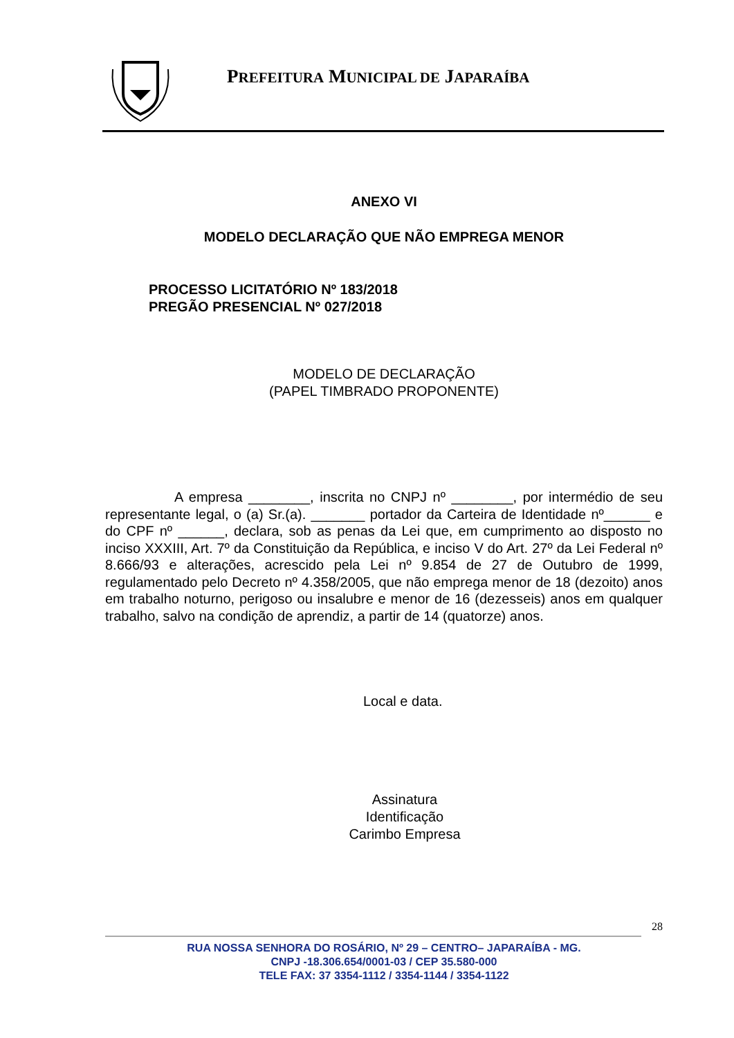PREFEITURA MUNICIPAL DE JAPARAÍBA
ANEXO VI
MODELO DECLARAÇÃO QUE NÃO EMPREGA MENOR
PROCESSO LICITATÓRIO Nº 183/2018
PREGÃO PRESENCIAL Nº 027/2018
MODELO DE DECLARAÇÃO
(PAPEL TIMBRADO PROPONENTE)
A empresa ________, inscrita no CNPJ nº ________, por intermédio de seu representante legal, o (a) Sr.(a). _______ portador da Carteira de Identidade nº______ e do CPF nº ______, declara, sob as penas da Lei que, em cumprimento ao disposto no inciso XXXIII, Art. 7º da Constituição da República, e inciso V do Art. 27º da Lei Federal nº 8.666/93 e alterações, acrescido pela Lei nº 9.854 de 27 de Outubro de 1999, regulamentado pelo Decreto nº 4.358/2005, que não emprega menor de 18 (dezoito) anos em trabalho noturno, perigoso ou insalubre e menor de 16 (dezesseis) anos em qualquer trabalho, salvo na condição de aprendiz, a partir de 14 (quatorze) anos.
Local e data.
Assinatura
Identificação
Carimbo Empresa
28
RUA NOSSA SENHORA DO ROSÁRIO, Nº 29 – CENTRO– JAPARAÍBA - MG.
CNPJ -18.306.654/0001-03 / CEP 35.580-000
TELE FAX: 37 3354-1112 / 3354-1144 / 3354-1122